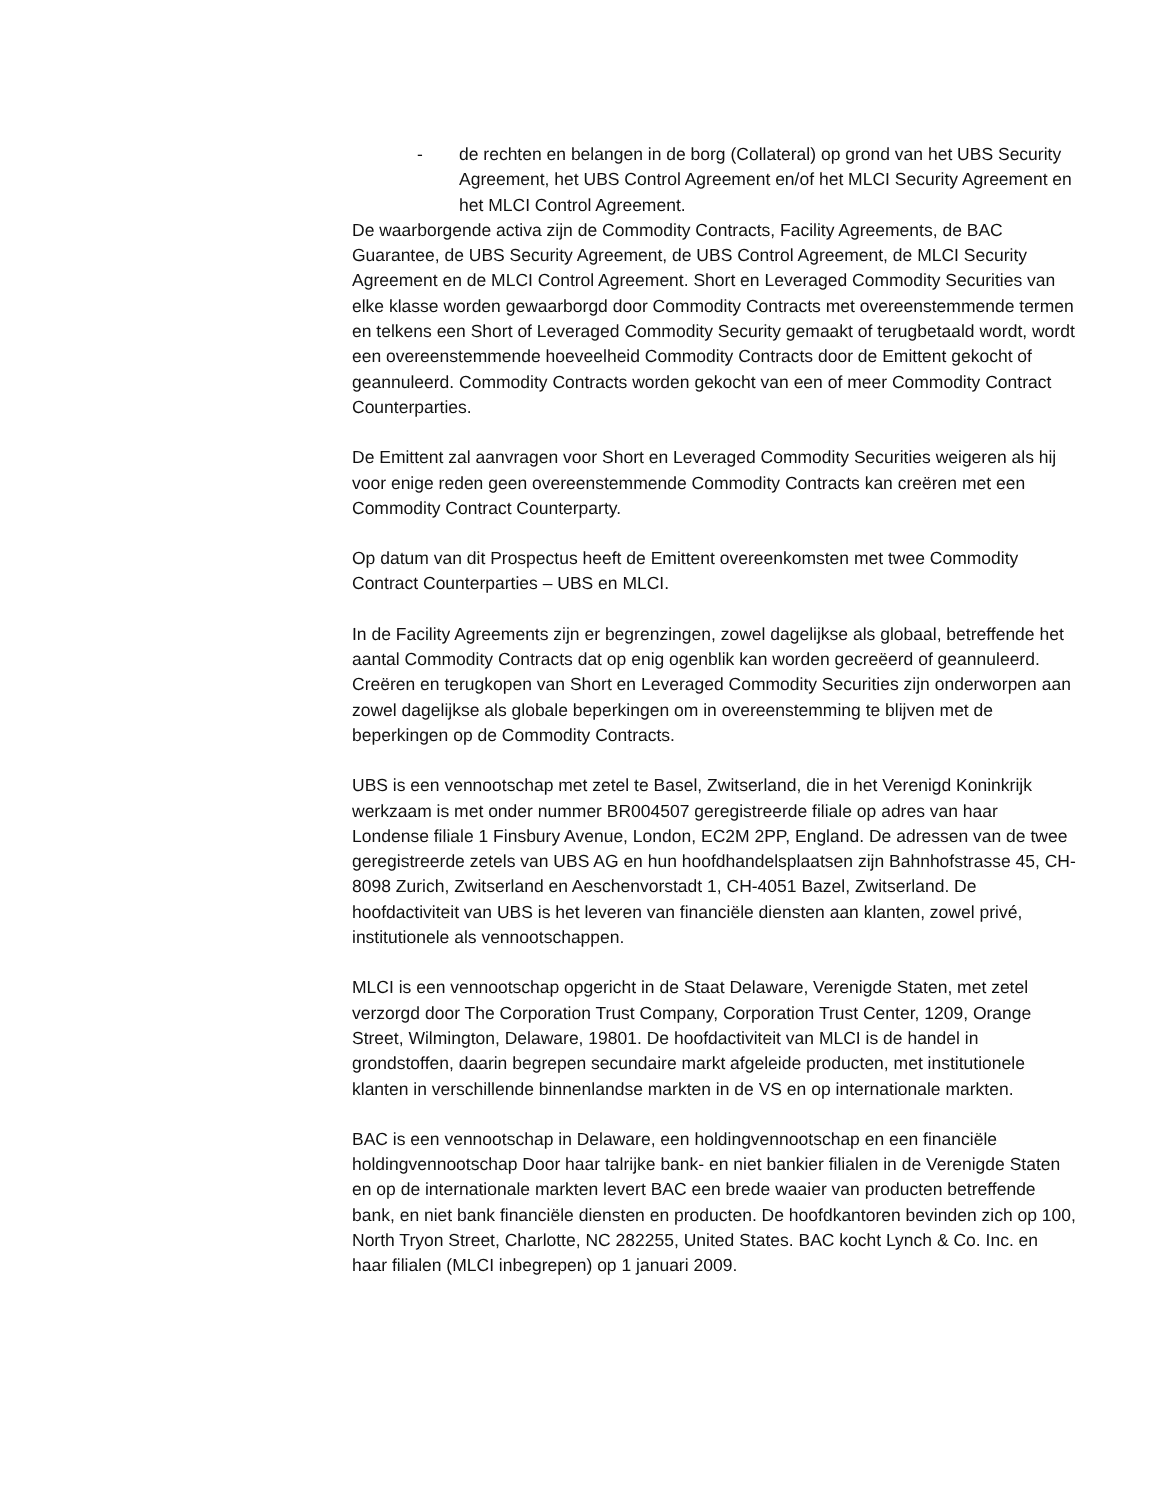- de rechten en belangen in de borg (Collateral) op grond van het UBS Security Agreement, het UBS Control Agreement en/of het MLCI Security Agreement en het MLCI Control Agreement.
De waarborgende activa zijn de Commodity Contracts, Facility Agreements, de BAC Guarantee, de UBS Security Agreement, de UBS Control Agreement, de MLCI Security Agreement en de MLCI Control Agreement. Short en Leveraged Commodity Securities van elke klasse worden gewaarborgd door Commodity Contracts met overeenstemmende termen en telkens een Short of Leveraged Commodity Security gemaakt of terugbetaald wordt, wordt een overeenstemmende hoeveelheid Commodity Contracts door de Emittent gekocht of geannuleerd. Commodity Contracts worden gekocht van een of meer Commodity Contract Counterparties.
De Emittent zal aanvragen voor Short en Leveraged Commodity Securities weigeren als hij voor enige reden geen overeenstemmende Commodity Contracts kan creëren met een Commodity Contract Counterparty.
Op datum van dit Prospectus heeft de Emittent overeenkomsten met twee Commodity Contract Counterparties – UBS en MLCI.
In de Facility Agreements zijn er begrenzingen, zowel dagelijkse als globaal, betreffende het aantal Commodity Contracts dat op enig ogenblik kan worden gecreëerd of geannuleerd. Creëren en terugkopen van Short en Leveraged Commodity Securities zijn onderworpen aan zowel dagelijkse als globale beperkingen om in overeenstemming te blijven met de beperkingen op de Commodity Contracts.
UBS is een vennootschap met zetel te Basel, Zwitserland, die in het Verenigd Koninkrijk werkzaam is met onder nummer BR004507 geregistreerde filiale op adres van haar Londense filiale 1 Finsbury Avenue, London, EC2M 2PP, England. De adressen van de twee geregistreerde zetels van UBS AG en hun hoofdhandelsplaatsen zijn Bahnhofstrasse 45, CH-8098 Zurich, Zwitserland en Aeschenvorstadt 1, CH-4051 Bazel, Zwitserland. De hoofdactiviteit van UBS is het leveren van financiële diensten aan klanten, zowel privé, institutionele als vennootschappen.
MLCI is een vennootschap opgericht in de Staat Delaware, Verenigde Staten, met zetel verzorgd door The Corporation Trust Company, Corporation Trust Center, 1209, Orange Street, Wilmington, Delaware, 19801. De hoofdactiviteit van MLCI is de handel in grondstoffen, daarin begrepen secundaire markt afgeleide producten, met institutionele klanten in verschillende binnenlandse markten in de VS en op internationale markten.
BAC is een vennootschap in Delaware, een holdingvennootschap en een financiële holdingvennootschap Door haar talrijke bank- en niet bankier filialen in de Verenigde Staten en op de internationale markten levert BAC een brede waaier van producten betreffende bank, en niet bank financiële diensten en producten. De hoofdkantoren bevinden zich op 100, North Tryon Street, Charlotte, NC 282255, United States. BAC kocht Lynch & Co. Inc. en haar filialen (MLCI inbegrepen) op 1 januari 2009.